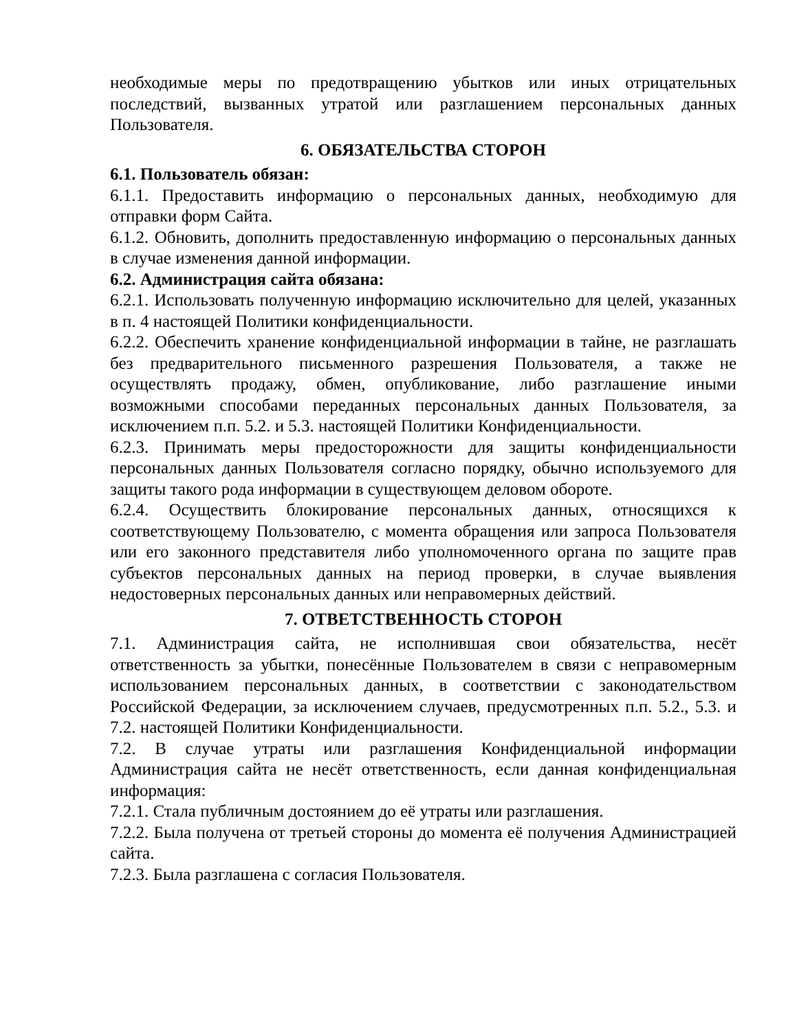необходимые меры по предотвращению убытков или иных отрицательных последствий, вызванных утратой или разглашением персональных данных Пользователя.
6. ОБЯЗАТЕЛЬСТВА СТОРОН
6.1. Пользователь обязан:
6.1.1. Предоставить информацию о персональных данных, необходимую для отправки форм Сайта.
6.1.2. Обновить, дополнить предоставленную информацию о персональных данных в случае изменения данной информации.
6.2. Администрация сайта обязана:
6.2.1. Использовать полученную информацию исключительно для целей, указанных в п. 4 настоящей Политики конфиденциальности.
6.2.2. Обеспечить хранение конфиденциальной информации в тайне, не разглашать без предварительного письменного разрешения Пользователя, а также не осуществлять продажу, обмен, опубликование, либо разглашение иными возможными способами переданных персональных данных Пользователя, за исключением п.п. 5.2. и 5.3. настоящей Политики Конфиденциальности.
6.2.3. Принимать меры предосторожности для защиты конфиденциальности персональных данных Пользователя согласно порядку, обычно используемого для защиты такого рода информации в существующем деловом обороте.
6.2.4. Осуществить блокирование персональных данных, относящихся к соответствующему Пользователю, с момента обращения или запроса Пользователя или его законного представителя либо уполномоченного органа по защите прав субъектов персональных данных на период проверки, в случае выявления недостоверных персональных данных или неправомерных действий.
7. ОТВЕТСТВЕННОСТЬ СТОРОН
7.1. Администрация сайта, не исполнившая свои обязательства, несёт ответственность за убытки, понесённые Пользователем в связи с неправомерным использованием персональных данных, в соответствии с законодательством Российской Федерации, за исключением случаев, предусмотренных п.п. 5.2., 5.3. и 7.2. настоящей Политики Конфиденциальности.
7.2. В случае утраты или разглашения Конфиденциальной информации Администрация сайта не несёт ответственность, если данная конфиденциальная информация:
7.2.1. Стала публичным достоянием до её утраты или разглашения.
7.2.2. Была получена от третьей стороны до момента её получения Администрацией сайта.
7.2.3. Была разглашена с согласия Пользователя.